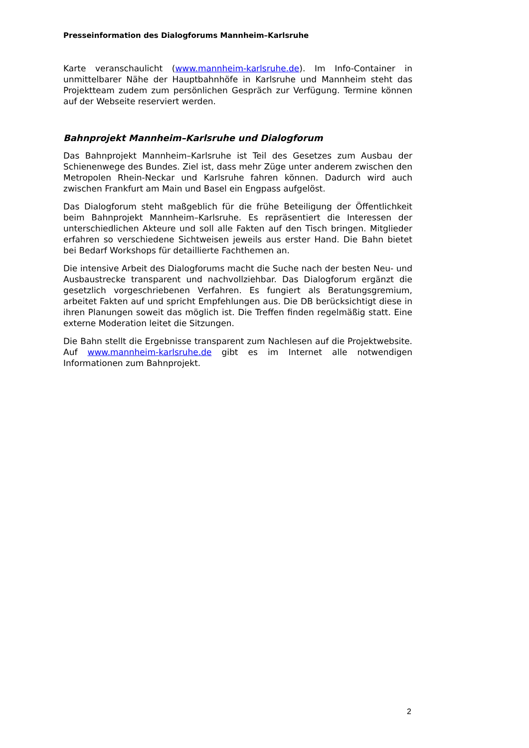Presseinformation des Dialogforums Mannheim–Karlsruhe
Karte veranschaulicht (www.mannheim-karlsruhe.de). Im Info-Container in unmittelbarer Nähe der Hauptbahnhöfe in Karlsruhe und Mannheim steht das Projektteam zudem zum persönlichen Gespräch zur Verfügung. Termine können auf der Webseite reserviert werden.
Bahnprojekt Mannheim–Karlsruhe und Dialogforum
Das Bahnprojekt Mannheim–Karlsruhe ist Teil des Gesetzes zum Ausbau der Schienenwege des Bundes. Ziel ist, dass mehr Züge unter anderem zwischen den Metropolen Rhein-Neckar und Karlsruhe fahren können. Dadurch wird auch zwischen Frankfurt am Main und Basel ein Engpass aufgelöst.
Das Dialogforum steht maßgeblich für die frühe Beteiligung der Öffentlichkeit beim Bahnprojekt Mannheim–Karlsruhe. Es repräsentiert die Interessen der unterschiedlichen Akteure und soll alle Fakten auf den Tisch bringen. Mitglieder erfahren so verschiedene Sichtweisen jeweils aus erster Hand. Die Bahn bietet bei Bedarf Workshops für detaillierte Fachthemen an.
Die intensive Arbeit des Dialogforums macht die Suche nach der besten Neu- und Ausbaustrecke transparent und nachvollziehbar. Das Dialogforum ergänzt die gesetzlich vorgeschriebenen Verfahren. Es fungiert als Beratungsgremium, arbeitet Fakten auf und spricht Empfehlungen aus. Die DB berücksichtigt diese in ihren Planungen soweit das möglich ist. Die Treffen finden regelmäßig statt. Eine externe Moderation leitet die Sitzungen.
Die Bahn stellt die Ergebnisse transparent zum Nachlesen auf die Projektwebsite. Auf www.mannheim-karlsruhe.de gibt es im Internet alle notwendigen Informationen zum Bahnprojekt.
2